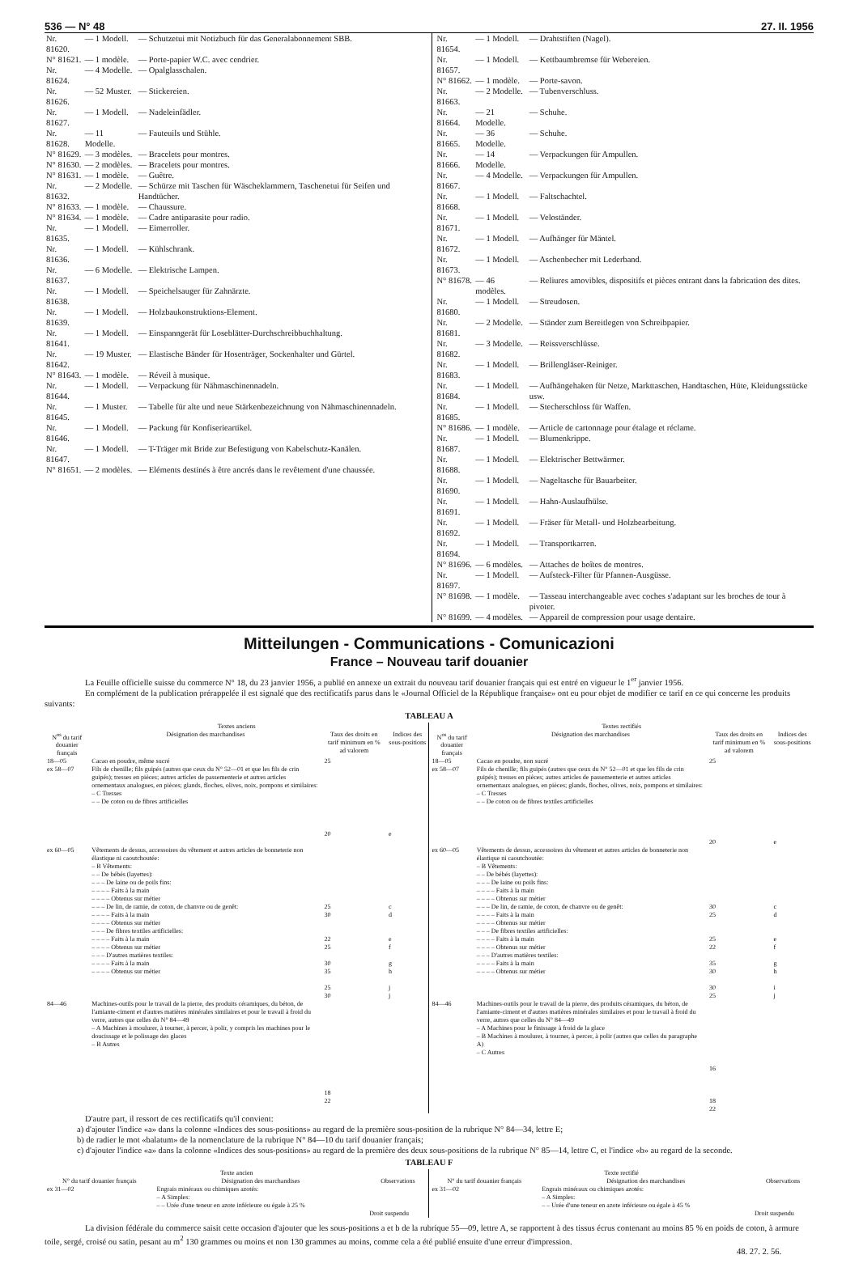536 — N° 48 27. II. 1956
| Nr. 81620. | — 1 Modell. | — Schutzetui mit Notizbuch für das Generalabonnement SBB. |
| N° 81621. | — 1 modèle. | — Porte-papier W.C. avec cendrier. |
| Nr. 81624. | — 4 Modelle. | — Opalglasschalen. |
| Nr. 81626. | — 52 Muster. | — Stickereien. |
| Nr. 81627. | — 1 Modell. | — Nadeleinfädler. |
| Nr. 81628. | — 11 Modelle. | — Fauteuils und Stühle. |
| N° 81629. | — 3 modèles. | — Bracelets pour montres. |
| N° 81630. | — 2 modèles. | — Bracelets pour montres. |
| N° 81631. | — 1 modèle. | — Guêtre. |
| Nr. 81632. | — 2 Modelle. | — Schürze mit Taschen für Wäscheklammern, Taschenetui für Seifen und Handtücher. |
| N° 81633. | — 1 modèle. | — Chaussure. |
| N° 81634. | — 1 modèle. | — Cadre antiparasite pour radio. |
| Nr. 81635. | — 1 Modell. | — Eimerroller. |
| Nr. 81636. | — 1 Modell. | — Kühlschrank. |
| Nr. 81637. | — 6 Modelle. | — Elektrische Lampen. |
| Nr. 81638. | — 1 Modell. | — Speichelsauger für Zahnärzte. |
| Nr. 81639. | — 1 Modell. | — Holzbaukonstruktions-Element. |
| Nr. 81641. | — 1 Modell. | — Einspanngerät für Loseblätter-Durchschreibbuchhaltung. |
| Nr. 81642. | — 19 Muster. | — Elastische Bänder für Hosenträger, Sockenhalter und Gürtel. |
| N° 81643. | — 1 modèle. | — Réveil à musique. |
| Nr. 81644. | — 1 Modell. | — Verpackung für Nähmaschinennadeln. |
| Nr. 81645. | — 1 Muster. | — Tabelle für alte und neue Stärkenbezeichnung von Nähmaschinennadeln. |
| Nr. 81646. | — 1 Modell. | — Packung für Konfiserieartikel. |
| Nr. 81647. | — 1 Modell. | — T-Träger mit Bride zur Befestigung von Kabelschutz-Kanälen. |
| N° 81651. | — 2 modèles. | — Eléments destinés à être ancrés dans le revêtement d'une chaussée. |
| Nr. 81654. | — 1 Modell. | — Drahtstiften (Nagel). |
| Nr. 81657. | — 1 Modell. | — Kettbaumbremse für Webereien. |
| N° 81662. | — 1 modèle. | — Porte-savon. |
| Nr. 81663. | — 2 Modelle. | — Tubenverschluss. |
| Nr. 81664. | — 21 Modelle. | — Schuhe. |
| Nr. 81665. | — 36 Modelle. | — Schuhe. |
| Nr. 81666. | — 14 Modelle. | — Verpackungen für Ampullen. |
| Nr. 81667. | — 4 Modelle. | — Verpackungen für Ampullen. |
| Nr. 81668. | — 1 Modell. | — Faltschachtel. |
| Nr. 81671. | — 1 Modell. | — Veloständer. |
| Nr. 81672. | — 1 Modell. | — Aufhänger für Mäntel. |
| Nr. 81673. | — 1 Modell. | — Aschenbecher mit Lederband. |
| N° 81678. | — 46 modèles. | — Reliures amovibles, dispositifs et pièces entrant dans la fabrication des dites. |
| Nr. 81680. | — 1 Modell. | — Streudosen. |
| Nr. 81681. | — 2 Modelle. | — Ständer zum Bereitlegen von Schreibpapier. |
| Nr. 81682. | — 3 Modelle. | — Reissverschlüsse. |
| Nr. 81683. | — 1 Modell. | — Brillengläser-Reiniger. |
| Nr. 81684. | — 1 Modell. | — Aufhängehaken für Netze, Markttaschen, Handtaschen, Hüte, Kleidungsstücke usw. |
| Nr. 81685. | — 1 Modell. | — Stecherschloss für Waffen. |
| N° 81686. | — 1 modèle. | — Article de cartonnage pour étalage et réclame. |
| Nr. 81687. | — 1 Modell. | — Blumenkrippe. |
| Nr. 81688. | — 1 Modell. | — Elektrischer Bettwärmer. |
| Nr. 81690. | — 1 Modell. | — Nageltasche für Bauarbeiter. |
| Nr. 81691. | — 1 Modell. | — Hahn-Auslaufhülse. |
| Nr. 81692. | — 1 Modell. | — Fräser für Metall- und Holzbearbeitung. |
| Nr. 81694. | — 1 Modell. | — Transportkarren. |
| N° 81696. | — 6 modèles. | — Attaches de boîtes de montres. |
| Nr. 81697. | — 1 Modell. | — Aufsteck-Filter für Pfannen-Ausgüsse. |
| N° 81698. | — 1 modèle. | — Tasseau interchangeable avec coches s'adaptant sur les broches de tour à pivoter. |
| N° 81699. | — 4 modèles. | — Appareil de compression pour usage dentaire. |
Mitteilungen - Communications - Comunicazioni
France – Nouveau tarif douanier
La Feuille officielle suisse du commerce N° 18, du 23 janvier 1956, a publié en annexe un extrait du nouveau tarif douanier français qui est entré en vigueur le 1<sup>er</sup> janvier 1956.
En complément de la publication prérappelée il est signalé que des rectificatifs parus dans le «Journal Officiel de la République française» ont eu pour objet de modifier ce tarif en ce qui concerne les produits suivants:
TABLEAU A
| Textes anciens | | | | Textes rectifiés | | | |
| --- | --- | --- | --- | --- | --- | --- | --- |
| N<sup>os</sup> du tarif douanier français | Désignation des marchandises | Taux des droits en tarif minimum en % ad valorem | Indices des sous-positions | N<sup>os</sup> du tarif douanier français | Désignation des marchandises | Taux des droits en tarif minimum en % ad valorem | Indices des sous-positions |
| 18—05 | Cacao en poudre, même sucré | 25 | | 18—05 | Cacao en poudre, non sucré | 25 | |
| ex 58—07 | Fils de chenille; fils guipés (autres que ceux du N° 52—01 et que les fils de crin guipés); tresses en pièces; autres articles de passementerie et autres articles ornementaux analogues, en pièces; glands, floches, olives, noix, pompons et similaires: – C Tresses – – De coton ou de fibres artificielles | 20 | e | ex 58—07 | Fils de chenille; fils guipés (autres que ceux du N° 52—01 et que les fils de crin guipés); tresses en pièces; autres articles de passementerie et autres articles ornementaux analogues, en pièces; glands, floches, olives, noix, pompons et similaires: – C Tresses – – De coton ou de fibres textiles artificielles | 20 | e |
| ex 60—05 | Vêtements de dessus, accessoires du vêtement et autres articles de bonneterie non élastique ni caoutchoutée: – B Vêtements: – – De bébés (layettes): – – – De laine ou de poils fins: – – – – Faits à la main – – – – Obtenus sur métier – – – De lin, de ramie, de coton, de chanvre ou de genêt: – – – – Faits à la main – – – – Obtenus sur métier – – – De fibres textiles artificielles: – – – – Faits à la main – – – – Obtenus sur métier – – – D'autres matières textiles: – – – – Faits à la main – – – – Obtenus sur métier | 25 30 22 25 30 35 25 30 | c d e f g h j j | ex 60—05 | Vêtements de dessus, accessoires du vêtement et autres articles de bonneterie non élastique ni caoutchoutée: – B Vêtements: – – De bébés (layettes): – – – De laine ou poils fins: – – – – Faits à la main – – – – Obtenus sur métier – – – De lin, de ramie, de coton, de chanvre ou de genêt: – – – – Faits à la main – – – – Obtenus sur métier – – – De fibres textiles artificielles: – – – – Faits à la main – – – – Obtenus sur métier – – – D'autres matières textiles: – – – – Faits à la main – – – – Obtenus sur métier | 30 25 25 22 35 30 30 25 | c d e f g h i j |
| 84—46 | Machines-outils pour le travail de la pierre, des produits céramiques, du béton, de l'amiante-ciment et d'autres matières minérales similaires et pour le travail à froid du verre, autres que celles du N° 84—49 – A Machines à moulurer, à tourner, à percer, à polir, y compris les machines pour le doucissage et le polissage des glaces – B Autres | 18 22 | | 84—46 | Machines-outils pour le travail de la pierre, des produits céramiques, du béton, de l'amiante-ciment et d'autres matières minérales similaires et pour le travail à froid du verre, autres que celles du N° 84—49 – A Machines pour le finissage à froid de la glace – B Machines à moulurer, à tourner, à percer, à polir (autres que celles du paragraphe A) – C Autres | 16 18 22 | |
D'autre part, il ressort de ces rectificatifs qu'il convient:
a) d'ajouter l'indice «a» dans la colonne «Indices des sous-positions» au regard de la première sous-position de la rubrique N° 84—34, lettre E;
b) de radier le mot «balatum» de la nomenclature de la rubrique N° 84—10 du tarif douanier français;
c) d'ajouter l'indice «a» dans la colonne «Indices des sous-positions» au regard de la première des deux sous-positions de la rubrique N° 85—14, lettre C, et l'indice «b» au regard de la seconde.
TABLEAU F
| Texte ancien | | | Texte rectifié | | |
| --- | --- | --- | --- | --- | --- |
| N° du tarif douanier français | Désignation des marchandises | Observations | N° du tarif douanier français | Désignation des marchandises | Observations |
| ex 31—02 | Engrais minéraux ou chimiques azotés: – A Simples: – – Urée d'une teneur en azote inférieure ou égale à 25 % | Droit suspendu | ex 31—02 | Engrais minéraux ou chimiques azotés: – A Simples: – – Urée d'une teneur en azote inférieure ou égale à 45 % | Droit suspendu |
La division fédérale du commerce saisit cette occasion d'ajouter que les sous-positions a et b de la rubrique 55—09, lettre A, se rapportent à des tissus écrus contenant au moins 85 % en poids de coton, à armure toile, sergé, croisé ou satin, pesant au m<sup>2</sup> 130 grammes ou moins et non 130 grammes au moins, comme cela a été publié ensuite d'une erreur d'impression.
48. 27. 2. 56.